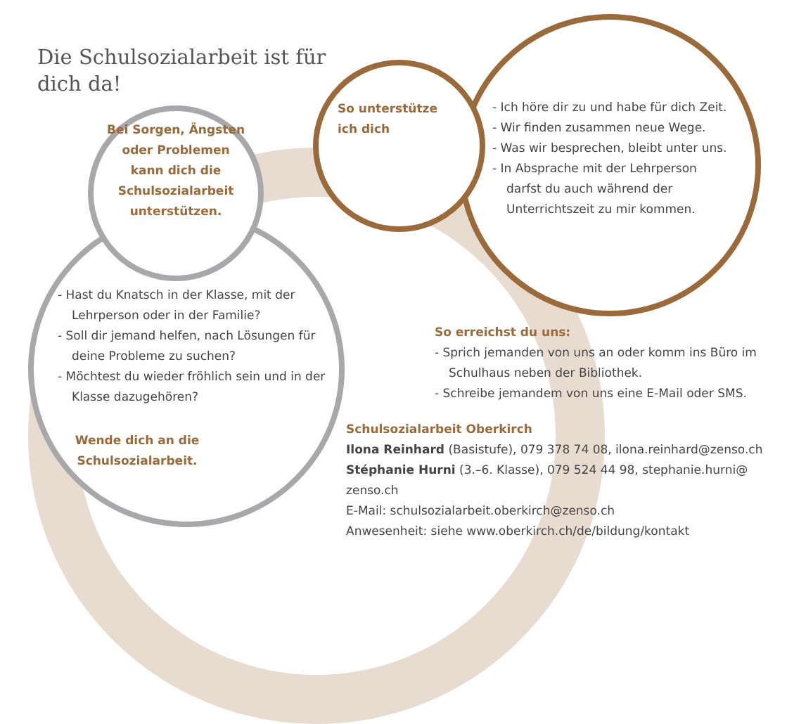Die Schulsozialarbeit ist für dich da!
Bei Sorgen, Ängsten oder Problemen kann dich die Schulsozialarbeit unterstützen.
So unterstütze ich dich
- Ich höre dir zu und habe für dich Zeit.
- Wir finden zusammen neue Wege.
- Was wir besprechen, bleibt unter uns.
- In Absprache mit der Lehrperson darfst du auch während der Unterrichtszeit zu mir kommen.
- Hast du Knatsch in der Klasse, mit der Lehrperson oder in der Familie?
- Soll dir jemand helfen, nach Lösungen für deine Probleme zu suchen?
- Möchtest du wieder fröhlich sein und in der Klasse dazugehören?
Wende dich an die Schulsozialarbeit.
So erreichst du uns:
- Sprich jemanden von uns an oder komm ins Büro im Schulhaus neben der Bibliothek.
- Schreibe jemandem von uns eine E-Mail oder SMS.
Schulsozialarbeit Oberkirch
Ilona Reinhard (Basistufe), 079 378 74 08, ilona.reinhard@zenso.ch
Stéphanie Hurni (3.–6. Klasse), 079 524 44 98, stephanie.hurni@ zenso.ch
E-Mail: schulsozialarbeit.oberkirch@zenso.ch
Anwesenheit: siehe www.oberkirch.ch/de/bildung/kontakt